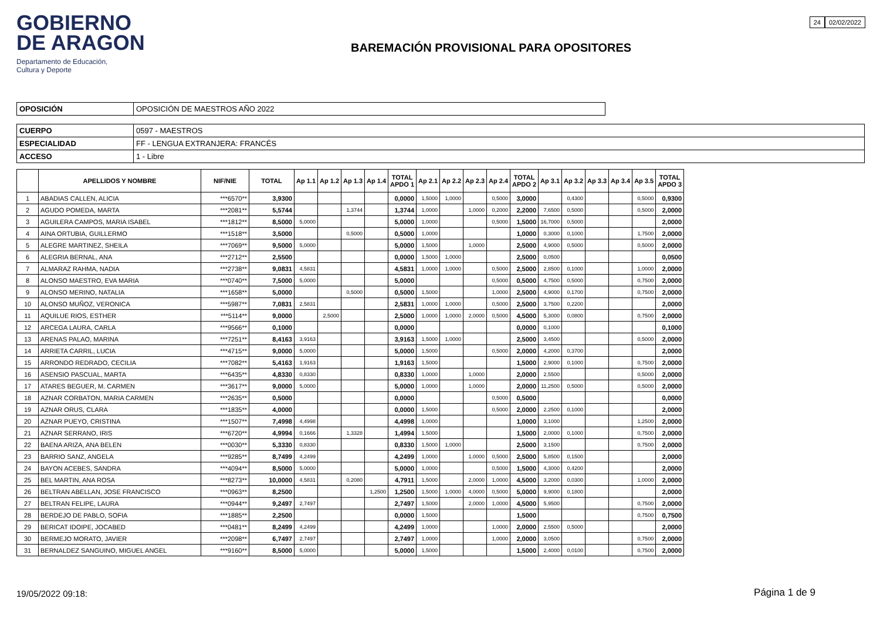GOBIERNO
DE ARAGON
Departamento de Educación,
Cultura y Deporte
BAREMACIÓN PROVISIONAL PARA OPOSITORES
24 02/02/2022
| OPOSICIÓN | OPOSICIÓN DE MAESTROS AÑO 2022 |
| CUERPO | 0597 - MAESTROS |
| ESPECIALIDAD | FF - LENGUA EXTRANJERA: FRANCÉS |
| ACCESO | 1 - Libre |
| | APELLIDOS Y NOMBRE | NIF/NIE | TOTAL | Ap 1.1 | Ap 1.2 | Ap 1.3 | Ap 1.4 | TOTAL APDO 1 | Ap 2.1 | Ap 2.2 | Ap 2.3 | Ap 2.4 | TOTAL APDO 2 | Ap 3.1 | Ap 3.2 | Ap 3.3 | Ap 3.4 | Ap 3.5 | TOTAL APDO 3 |
| --- | --- | --- | --- | --- | --- | --- | --- | --- | --- | --- | --- | --- | --- | --- | --- | --- | --- | --- | --- |
| 1 | ABADIAS CALLEN, ALICIA | ***6570** | 3,9300 | | | | | 0,0000 | 1,5000 | 1,0000 | | 0,5000 | 3,0000 | | 0,4300 | | | 0,5000 | 0,9300 |
| 2 | AGUDO POMEDA, MARTA | ***2081** | 5,5744 | | | 1,3744 | | 1,3744 | 1,0000 | | 1,0000 | 0,2000 | 2,2000 | 7,6500 | 0,5000 | | | 0,5000 | 2,0000 |
| 3 | AGUILERA CAMPOS, MARIA ISABEL | ***1812** | 8,5000 | 5,0000 | | | | 5,0000 | 1,0000 | | | 0,5000 | 1,5000 | 16,7000 | 0,5000 | | | | 2,0000 |
| 4 | AINA ORTUBIA, GUILLERMO | ***1518** | 3,5000 | | | 0,5000 | | 0,5000 | 1,0000 | | | | 1,0000 | 0,3000 | 0,1000 | | | 1,7500 | 2,0000 |
| 5 | ALEGRE MARTINEZ, SHEILA | ***7069** | 9,5000 | 5,0000 | | | | 5,0000 | 1,5000 | | 1,0000 | | 2,5000 | 4,9000 | 0,5000 | | | 0,5000 | 2,0000 |
| 6 | ALEGRIA BERNAL, ANA | ***2712** | 2,5500 | | | | | 0,0000 | 1,5000 | 1,0000 | | | 2,5000 | 0,0500 | | | | | 0,0500 |
| 7 | ALMARAZ RAHMA, NADIA | ***2738** | 9,0831 | 4,5831 | | | | 4,5831 | 1,0000 | 1,0000 | | 0,5000 | 2,5000 | 2,8500 | 0,1000 | | | 1,0000 | 2,0000 |
| 8 | ALONSO MAESTRO, EVA MARIA | ***0740** | 7,5000 | 5,0000 | | | | 5,0000 | | | | 0,5000 | 0,5000 | 4,7500 | 0,5000 | | | 0,7500 | 2,0000 |
| 9 | ALONSO MERINO, NATALIA | ***1658** | 5,0000 | | | 0,5000 | | 0,5000 | 1,5000 | | | 1,0000 | 2,5000 | 4,9000 | 0,1700 | | | 0,7500 | 2,0000 |
| 10 | ALONSO MUÑOZ, VERONICA | ***5987** | 7,0831 | 2,5831 | | | | 2,5831 | 1,0000 | 1,0000 | | 0,5000 | 2,5000 | 3,7500 | 0,2200 | | | | 2,0000 |
| 11 | AQUILUE RIOS, ESTHER | ***5114** | 9,0000 | | 2,5000 | | | 2,5000 | 1,0000 | 1,0000 | 2,0000 | 0,5000 | 4,5000 | 5,3000 | 0,0800 | | | 0,7500 | 2,0000 |
| 12 | ARCEGA LAURA, CARLA | ***9566** | 0,1000 | | | | | 0,0000 | | | | | 0,0000 | 0,1000 | | | | | 0,1000 |
| 13 | ARENAS PALAO, MARINA | ***7251** | 8,4163 | 3,9163 | | | | 3,9163 | 1,5000 | 1,0000 | | | 2,5000 | 3,4500 | | | | 0,5000 | 2,0000 |
| 14 | ARRIETA CARRIL, LUCIA | ***4715** | 9,0000 | 5,0000 | | | | 5,0000 | 1,5000 | | | 0,5000 | 2,0000 | 4,2000 | 0,3700 | | | | 2,0000 |
| 15 | ARRONDO REDRADO, CECILIA | ***7082** | 5,4163 | 1,9163 | | | | 1,9163 | 1,5000 | | | | 1,5000 | 2,9000 | 0,1000 | | | 0,7500 | 2,0000 |
| 16 | ASENSIO PASCUAL, MARTA | ***6435** | 4,8330 | 0,8330 | | | | 0,8330 | 1,0000 | | 1,0000 | | 2,0000 | 2,5500 | | | | 0,5000 | 2,0000 |
| 17 | ATARES BEGUER, M. CARMEN | ***3617** | 9,0000 | 5,0000 | | | | 5,0000 | 1,0000 | | 1,0000 | | 2,0000 | 11,2500 | 0,5000 | | | 0,5000 | 2,0000 |
| 18 | AZNAR CORBATON, MARIA CARMEN | ***2635** | 0,5000 | | | | | 0,0000 | | | | 0,5000 | 0,5000 | | | | | | 0,0000 |
| 19 | AZNAR ORUS, CLARA | ***1835** | 4,0000 | | | | | 0,0000 | 1,5000 | | | 0,5000 | 2,0000 | 2,2500 | 0,1000 | | | | 2,0000 |
| 20 | AZNAR PUEYO, CRISTINA | ***1507** | 7,4998 | 4,4998 | | | | 4,4998 | 1,0000 | | | | 1,0000 | 3,1000 | | | | 1,2500 | 2,0000 |
| 21 | AZNAR SERRANO, IRIS | ***6720** | 4,9994 | 0,1666 | | 1,3328 | | 1,4994 | 1,5000 | | | | 1,5000 | 2,0000 | 0,1000 | | | 0,7500 | 2,0000 |
| 22 | BAENA ARIZA, ANA BELEN | ***0030** | 5,3330 | 0,8330 | | | | 0,8330 | 1,5000 | 1,0000 | | | 2,5000 | 3,1500 | | | | 0,7500 | 2,0000 |
| 23 | BARRIO SANZ, ANGELA | ***9285** | 8,7499 | 4,2499 | | | | 4,2499 | 1,0000 | | 1,0000 | 0,5000 | 2,5000 | 5,8500 | 0,1500 | | | | 2,0000 |
| 24 | BAYON ACEBES, SANDRA | ***4094** | 8,5000 | 5,0000 | | | | 5,0000 | 1,0000 | | | 0,5000 | 1,5000 | 4,3000 | 0,4200 | | | | 2,0000 |
| 25 | BEL MARTIN, ANA ROSA | ***8273** | 10,0000 | 4,5831 | | 0,2080 | | 4,7911 | 1,5000 | | 2,0000 | 1,0000 | 4,5000 | 3,2000 | 0,0300 | | | 1,0000 | 2,0000 |
| 26 | BELTRAN ABELLAN, JOSE FRANCISCO | ***0963** | 8,2500 | | | | 1,2500 | 1,2500 | 1,5000 | 1,0000 | 4,0000 | 0,5000 | 5,0000 | 9,9000 | 0,1800 | | | | 2,0000 |
| 27 | BELTRAN FELIPE, LAURA | ***0944** | 9,2497 | 2,7497 | | | | 2,7497 | 1,5000 | | 2,0000 | 1,0000 | 4,5000 | 5,9500 | | | | 0,7500 | 2,0000 |
| 28 | BERDEJO DE PABLO, SOFIA | ***1885** | 2,2500 | | | | | 0,0000 | 1,5000 | | | | 1,5000 | | | | | 0,7500 | 0,7500 |
| 29 | BERICAT IDOIPE, JOCABED | ***0481** | 8,2499 | 4,2499 | | | | 4,2499 | 1,0000 | | | 1,0000 | 2,0000 | 2,5500 | 0,5000 | | | | 2,0000 |
| 30 | BERMEJO MORATO, JAVIER | ***2098** | 6,7497 | 2,7497 | | | | 2,7497 | 1,0000 | | | 1,0000 | 2,0000 | 3,0500 | | | | 0,7500 | 2,0000 |
| 31 | BERNALDEZ SANGUINO, MIGUEL ANGEL | ***9160** | 8,5000 | 5,0000 | | | | 5,0000 | 1,5000 | | | | 1,5000 | 2,4000 | 0,0100 | | | 0,7500 | 2,0000 |
19/05/2022 09:18: Página 1 de 9